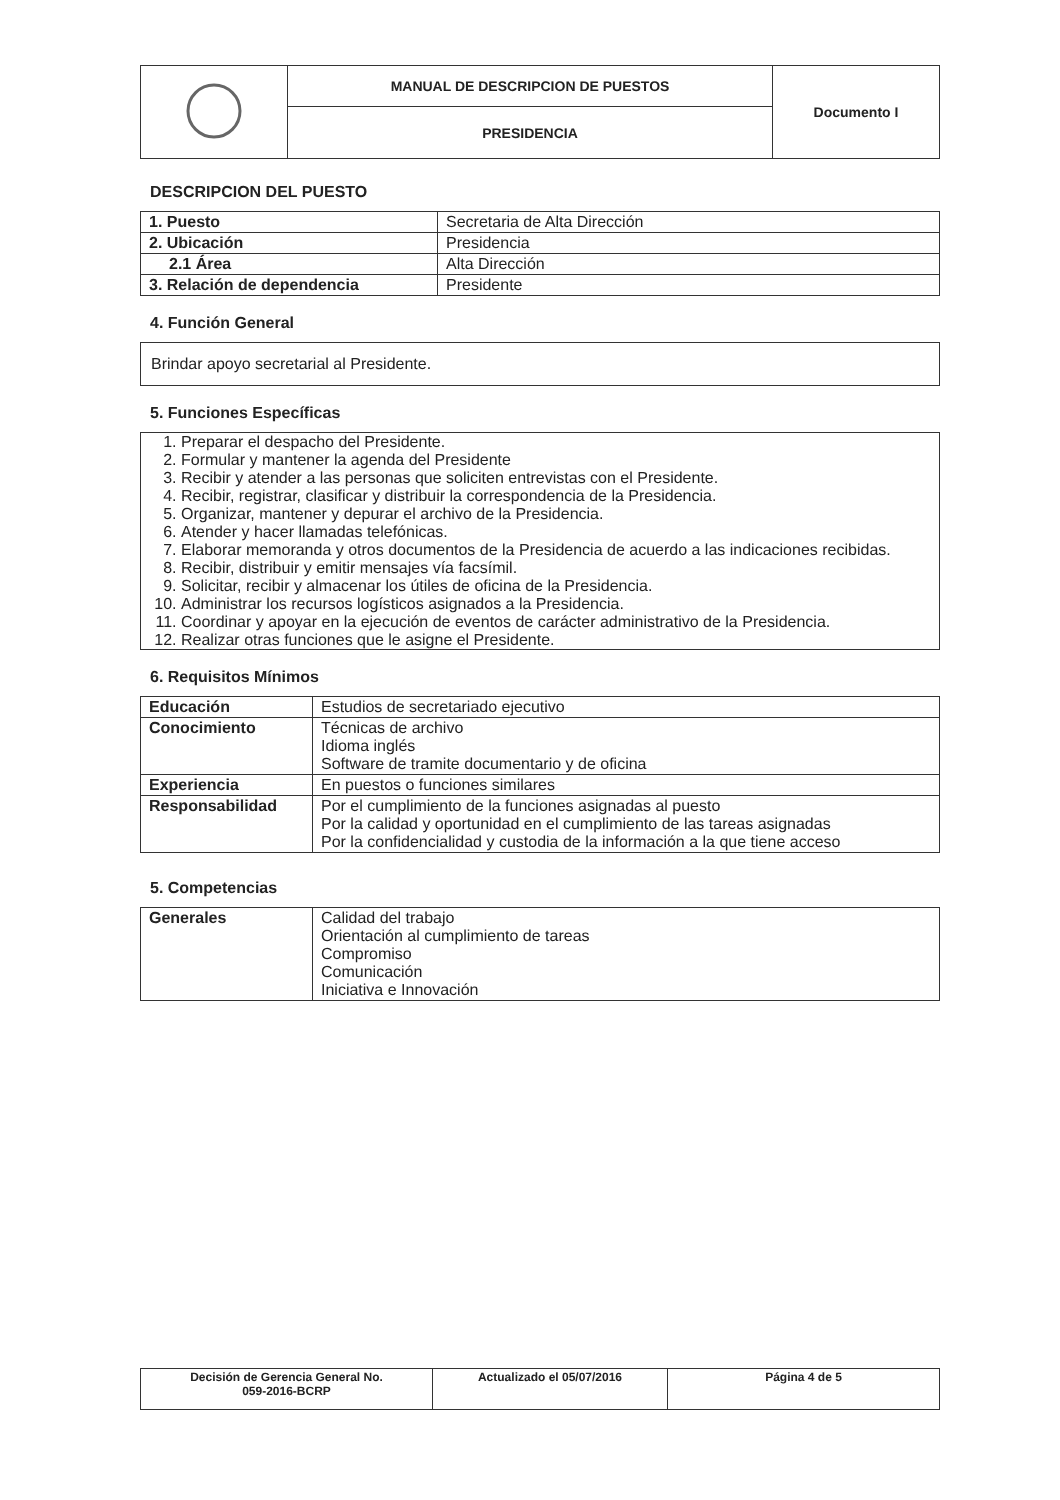| | MANUAL DE DESCRIPCION DE PUESTOS | Documento I |
| | PRESIDENCIA | |
DESCRIPCION DEL PUESTO
| 1. Puesto | Secretaria de Alta Dirección |
| 2. Ubicación | Presidencia |
| 2.1 Área | Alta Dirección |
| 3. Relación de dependencia | Presidente |
4. Función General
Brindar apoyo secretarial al Presidente.
5. Funciones Específicas
1. Preparar el despacho del Presidente.
2. Formular y mantener la agenda del Presidente
3. Recibir y atender a las personas que soliciten entrevistas con el Presidente.
4. Recibir, registrar, clasificar y distribuir la correspondencia de la Presidencia.
5. Organizar, mantener y depurar el archivo de la Presidencia.
6. Atender y hacer llamadas telefónicas.
7. Elaborar memoranda y otros documentos de la Presidencia de acuerdo a las indicaciones recibidas.
8. Recibir, distribuir y emitir mensajes vía facsímil.
9. Solicitar, recibir y almacenar los útiles de oficina de la Presidencia.
10. Administrar los recursos logísticos asignados a la Presidencia.
11. Coordinar y apoyar en la ejecución de eventos de carácter administrativo de la Presidencia.
12. Realizar otras funciones que le asigne el Presidente.
6. Requisitos Mínimos
| Educación | Estudios de secretariado ejecutivo |
| Conocimiento | Técnicas de archivo Idioma inglés Software de tramite documentario y de oficina |
| Experiencia | En puestos o funciones similares |
| Responsabilidad | Por el cumplimiento de la funciones asignadas al puesto Por la calidad y oportunidad en el cumplimiento de las tareas asignadas Por la confidencialidad y custodia de la información a la que tiene acceso |
5. Competencias
| Generales | Calidad del trabajo Orientación al cumplimiento de tareas Compromiso Comunicación Iniciativa e Innovación |
| Decisión de Gerencia General No. 059-2016-BCRP | Actualizado el 05/07/2016 | Página 4 de 5 |